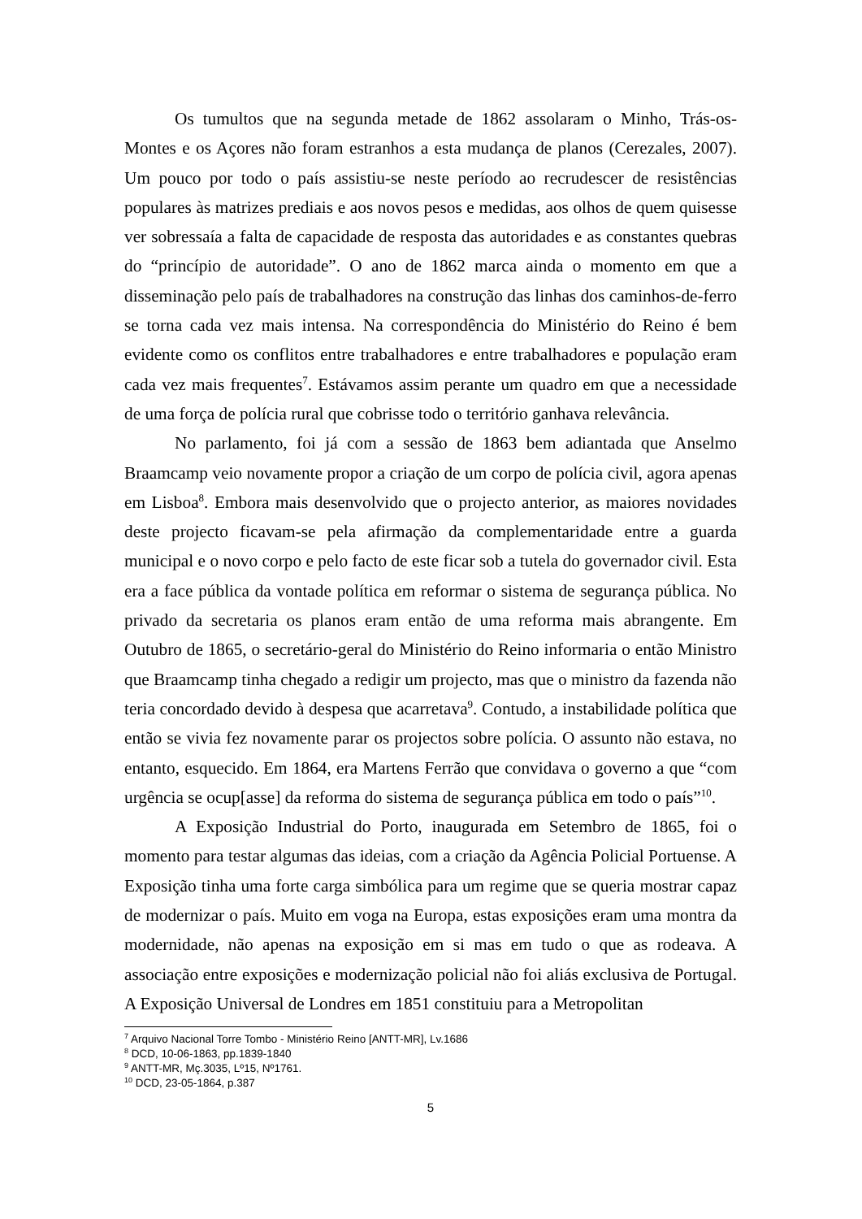Os tumultos que na segunda metade de 1862 assolaram o Minho, Trás-os-Montes e os Açores não foram estranhos a esta mudança de planos (Cerezales, 2007). Um pouco por todo o país assistiu-se neste período ao recrudescer de resistências populares às matrizes prediais e aos novos pesos e medidas, aos olhos de quem quisesse ver sobressaía a falta de capacidade de resposta das autoridades e as constantes quebras do “princípio de autoridade”. O ano de 1862 marca ainda o momento em que a disseminação pelo país de trabalhadores na construção das linhas dos caminhos-de-ferro se torna cada vez mais intensa. Na correspondência do Ministério do Reino é bem evidente como os conflitos entre trabalhadores e entre trabalhadores e população eram cada vez mais frequentes<sup>7</sup>. Estávamos assim perante um quadro em que a necessidade de uma força de polícia rural que cobrisse todo o território ganhava relevância.
No parlamento, foi já com a sessão de 1863 bem adiantada que Anselmo Braamcamp veio novamente propor a criação de um corpo de polícia civil, agora apenas em Lisboa<sup>8</sup>. Embora mais desenvolvido que o projecto anterior, as maiores novidades deste projecto ficavam-se pela afirmação da complementaridade entre a guarda municipal e o novo corpo e pelo facto de este ficar sob a tutela do governador civil. Esta era a face pública da vontade política em reformar o sistema de segurança pública. No privado da secretaria os planos eram então de uma reforma mais abrangente. Em Outubro de 1865, o secretário-geral do Ministério do Reino informaria o então Ministro que Braamcamp tinha chegado a redigir um projecto, mas que o ministro da fazenda não teria concordado devido à despesa que acarretava<sup>9</sup>. Contudo, a instabilidade política que então se vivia fez novamente parar os projectos sobre polícia. O assunto não estava, no entanto, esquecido. Em 1864, era Martens Ferrão que convidava o governo a que “com urgência se ocup[asse] da reforma do sistema de segurança pública em todo o país”<sup>10</sup>.
A Exposição Industrial do Porto, inaugurada em Setembro de 1865, foi o momento para testar algumas das ideias, com a criação da Agência Policial Portuense. A Exposição tinha uma forte carga simbólica para um regime que se queria mostrar capaz de modernizar o país. Muito em voga na Europa, estas exposições eram uma montra da modernidade, não apenas na exposição em si mas em tudo o que as rodeava. A associação entre exposições e modernização policial não foi aliás exclusiva de Portugal. A Exposição Universal de Londres em 1851 constituiu para a Metropolitan
<sup>7</sup> Arquivo Nacional Torre Tombo - Ministério Reino [ANTT-MR], Lv.1686
<sup>8</sup> DCD, 10-06-1863, pp.1839-1840
<sup>9</sup> ANTT-MR, Mç.3035, Lº15, Nº1761.
<sup>10</sup> DCD, 23-05-1864, p.387
5